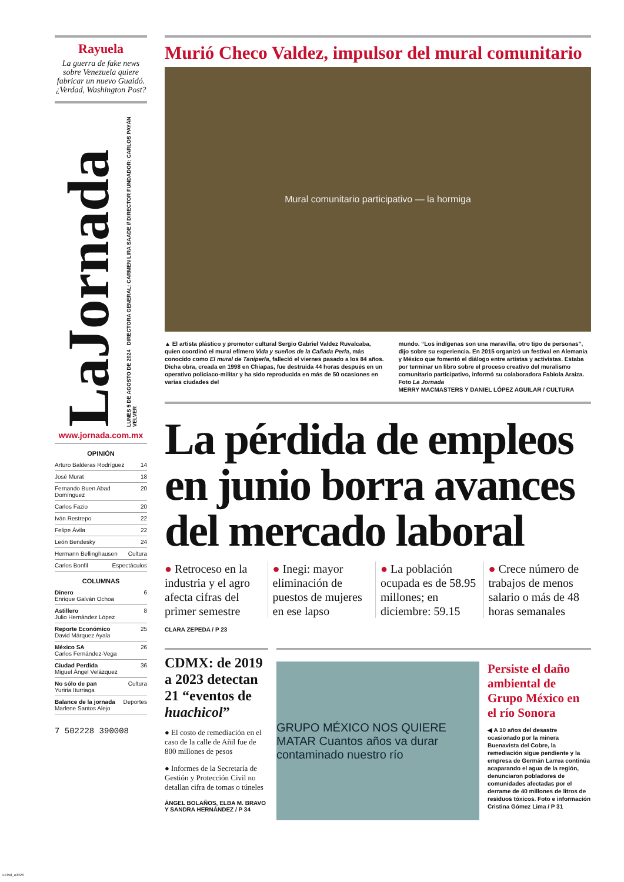Rayuela
La guerra de fake news sobre Venezuela quiere fabricar un nuevo Guaidó. ¿Verdad, Washington Post?
LaJornada
LUNES 5 DE AGOSTO DE 2024 DIRECTORA GENERAL: CARMEN LIRA SAADE // DIRECTOR FUNDADOR: CARLOS PAYÁN VELVER
www.jornada.com.mx
OPINIÓN
Arturo Balderas Rodríguez 14
José Murat 18
Fernando Buen Abad Domínguez 20
Carlos Fazio 20
Iván Restrepo 22
Felipe Ávila 22
León Bendesky 24
Hermann Bellinghausen Cultura
Carlos Bonfil Espectáculos
COLUMNAS
Dinero
Enrique Galván Ochoa 6
Astillero
Julio Hernández López 8
Reporte Económico
David Márquez Ayala 25
México SA
Carlos Fernández-Vega 26
Ciudad Perdida
Miguel Ángel Velázquez 36
No sólo de pan
Yuriria Iturriaga Cultura
Balance de la jornada
Marlene Santos Alejo Deportes
7 502228 390008
Murió Checo Valdez, impulsor del mural comunitario
Mural comunitario participativo — la hormiga
▲ El artista plástico y promotor cultural Sergio Gabriel Valdez Ruvalcaba, quien coordinó el mural efímero Vida y sueños de la Cañada Perla, más conocido como El mural de Taniperla, falleció el viernes pasado a los 84 años. Dicha obra, creada en 1998 en Chiapas, fue destruida 44 horas después en un operativo policiaco-militar y ha sido reproducida en más de 50 ocasiones en varias ciudades del
mundo. “Los indígenas son una maravilla, otro tipo de personas”, dijo sobre su experiencia. En 2015 organizó un festival en Alemania y México que fomentó el diálogo entre artistas y activistas. Estaba por terminar un libro sobre el proceso creativo del muralismo comunitario participativo, informó su colaboradora Fabiola Araiza. Foto La Jornada
MERRY MACMASTERS Y DANIEL LÓPEZ AGUILAR / CULTURA
La pérdida de empleos en junio borra avances del mercado laboral
● Retroceso en la industria y el agro afecta cifras del primer semestre
● Inegi: mayor eliminación de puestos de mujeres en ese lapso
● La población ocupada es de 58.95 millones; en diciembre: 59.15
● Crece número de trabajos de menos salario o más de 48 horas semanales
CLARA ZEPEDA / P 23
CDMX: de 2019 a 2023 detectan 21 “eventos de huachicol”
● El costo de remediación en el caso de la calle de Añil fue de 800 millones de pesos
● Informes de la Secretaría de Gestión y Protección Civil no detallan cifra de tomas o túneles
ÁNGEL BOLAÑOS, ELBA M. BRAVO Y SANDRA HERNÁNDEZ / P 34
GRUPO MÉXICO NOS QUIERE MATAR Cuantos años va durar contaminado nuestro río
Persiste el daño ambiental de Grupo México en el río Sonora
◀ A 10 años del desastre ocasionado por la minera Buenavista del Cobre, la remediación sigue pendiente y la empresa de Germán Larrea continúa acaparando el agua de la región, denunciaron pobladores de comunidades afectadas por el derrame de 40 millones de litros de residuos tóxicos. Foto e información Cristina Gómez Lima / P 31
s1358_u3326